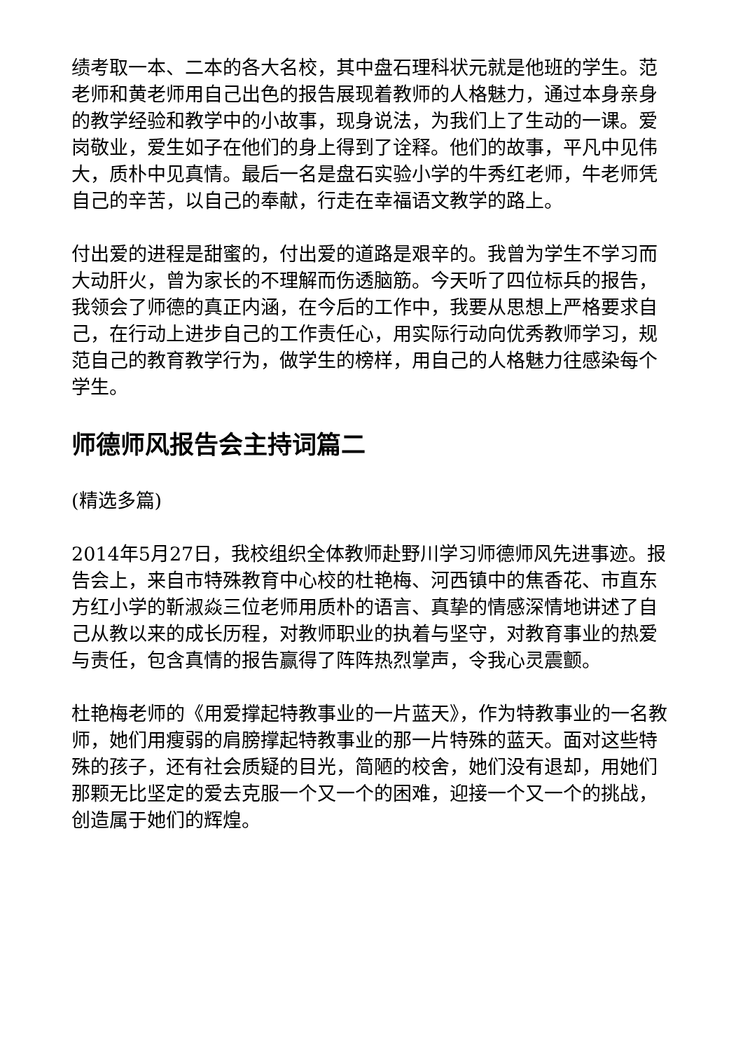绩考取一本、二本的各大名校，其中盘石理科状元就是他班的学生。范老师和黄老师用自己出色的报告展现着教师的人格魅力，通过本身亲身的教学经验和教学中的小故事，现身说法，为我们上了生动的一课。爱岗敬业，爱生如子在他们的身上得到了诠释。他们的故事，平凡中见伟大，质朴中见真情。最后一名是盘石实验小学的牛秀红老师，牛老师凭自己的辛苦，以自己的奉献，行走在幸福语文教学的路上。
付出爱的进程是甜蜜的，付出爱的道路是艰辛的。我曾为学生不学习而大动肝火，曾为家长的不理解而伤透脑筋。今天听了四位标兵的报告，我领会了师德的真正内涵，在今后的工作中，我要从思想上严格要求自己，在行动上进步自己的工作责任心，用实际行动向优秀教师学习，规范自己的教育教学行为，做学生的榜样，用自己的人格魅力往感染每个学生。
师德师风报告会主持词篇二
(精选多篇)
2014年5月27日，我校组织全体教师赴野川学习师德师风先进事迹。报告会上，来自市特殊教育中心校的杜艳梅、河西镇中的焦香花、市直东方红小学的靳淑焱三位老师用质朴的语言、真挚的情感深情地讲述了自己从教以来的成长历程，对教师职业的执着与坚守，对教育事业的热爱与责任，包含真情的报告赢得了阵阵热烈掌声，令我心灵震颤。
杜艳梅老师的《用爱撑起特教事业的一片蓝天》，作为特教事业的一名教师，她们用瘦弱的肩膀撑起特教事业的那一片特殊的蓝天。面对这些特殊的孩子，还有社会质疑的目光，简陋的校舍，她们没有退却，用她们那颗无比坚定的爱去克服一个又一个的困难，迎接一个又一个的挑战，创造属于她们的辉煌。